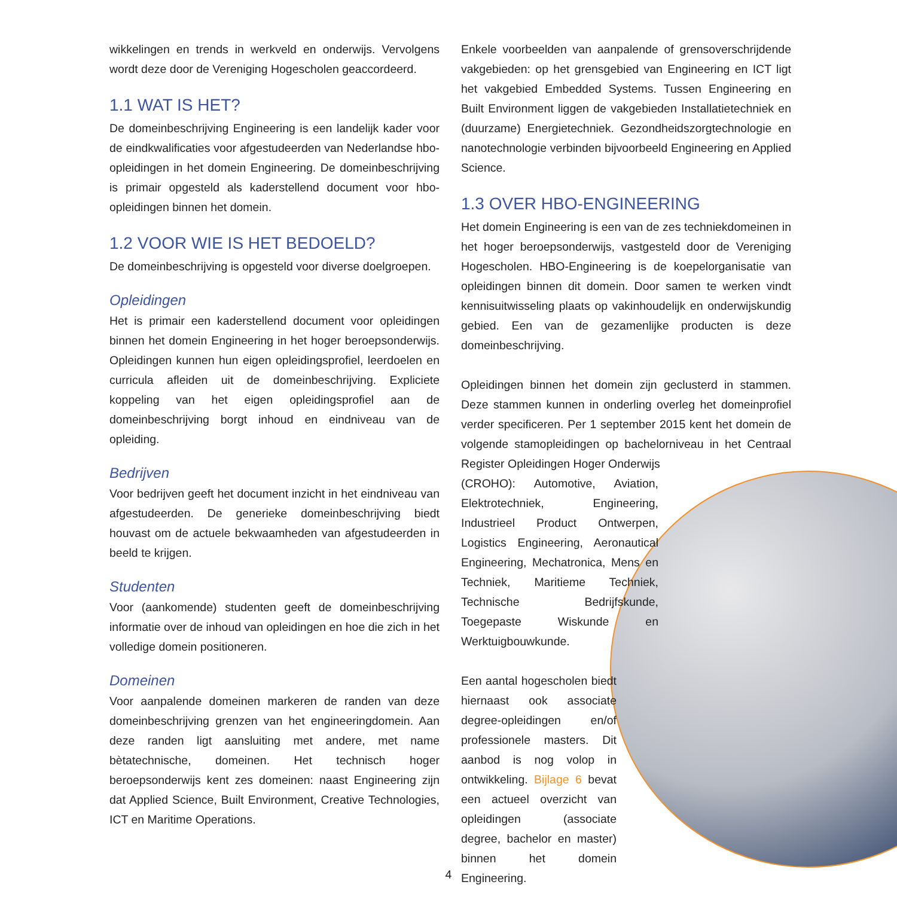wikkelingen en trends in werkveld en onderwijs. Vervolgens wordt deze door de Vereniging Hogescholen geaccordeerd.
1.1 WAT IS HET?
De domeinbeschrijving Engineering is een landelijk kader voor de eindkwalificaties voor afgestudeerden van Nederlandse hbo-opleidingen in het domein Engineering. De domeinbeschrijving is primair opgesteld als kaderstellend document voor hbo-opleidingen binnen het domein.
1.2 VOOR WIE IS HET BEDOELD?
De domeinbeschrijving is opgesteld voor diverse doelgroepen.
Opleidingen
Het is primair een kaderstellend document voor opleidingen binnen het domein Engineering in het hoger beroepsonderwijs. Opleidingen kunnen hun eigen opleidingsprofiel, leerdoelen en curricula afleiden uit de domeinbeschrijving. Expliciete koppeling van het eigen opleidingsprofiel aan de domeinbeschrijving borgt inhoud en eindniveau van de opleiding.
Bedrijven
Voor bedrijven geeft het document inzicht in het eindniveau van afgestudeerden. De generieke domeinbeschrijving biedt houvast om de actuele bekwaamheden van afgestudeerden in beeld te krijgen.
Studenten
Voor (aankomende) studenten geeft de domeinbeschrijving informatie over de inhoud van opleidingen en hoe die zich in het volledige domein positioneren.
Domeinen
Voor aanpalende domeinen markeren de randen van deze domeinbeschrijving grenzen van het engineeringdomein. Aan deze randen ligt aansluiting met andere, met name bètatechnische, domeinen. Het technisch hoger beroepsonderwijs kent zes domeinen: naast Engineering zijn dat Applied Science, Built Environment, Creative Technologies, ICT en Maritime Operations.
Enkele voorbeelden van aanpalende of grensoverschrijdende vakgebieden: op het grensgebied van Engineering en ICT ligt het vakgebied Embedded Systems. Tussen Engineering en Built Environment liggen de vakgebieden Installatietechniek en (duurzame) Energietechniek. Gezondheidszorgtechnologie en nanotechnologie verbinden bijvoorbeeld Engineering en Applied Science.
1.3 OVER HBO-ENGINEERING
Het domein Engineering is een van de zes techniekdomeinen in het hoger beroepsonderwijs, vastgesteld door de Vereniging Hogescholen. HBO-Engineering is de koepelorganisatie van opleidingen binnen dit domein. Door samen te werken vindt kennisuitwisseling plaats op vakinhoudelijk en onderwijskundig gebied. Een van de gezamenlijke producten is deze domeinbeschrijving.
Opleidingen binnen het domein zijn geclusterd in stammen. Deze stammen kunnen in onderling overleg het domeinprofiel verder specificeren. Per 1 september 2015 kent het domein de volgende stamopleidingen op bachelorniveau in het Centraal Register Opleidingen Hoger Onderwijs
(CROHO): Automotive, Aviation, Elektrotechniek, Engineering, Industrieel Product Ontwerpen, Logistics Engineering, Aeronautical Engineering, Mechatronica, Mens en Techniek, Maritieme Techniek, Technische Bedrijfskunde, Toegepaste Wiskunde en Werktuigbouwkunde.
Een aantal hogescholen biedt hiernaast ook associate degree-opleidingen en/of professionele masters. Dit aanbod is nog volop in ontwikkeling. Bijlage 6 bevat een actueel overzicht van opleidingen (associate degree, bachelor en master) binnen het domein Engineering.
4